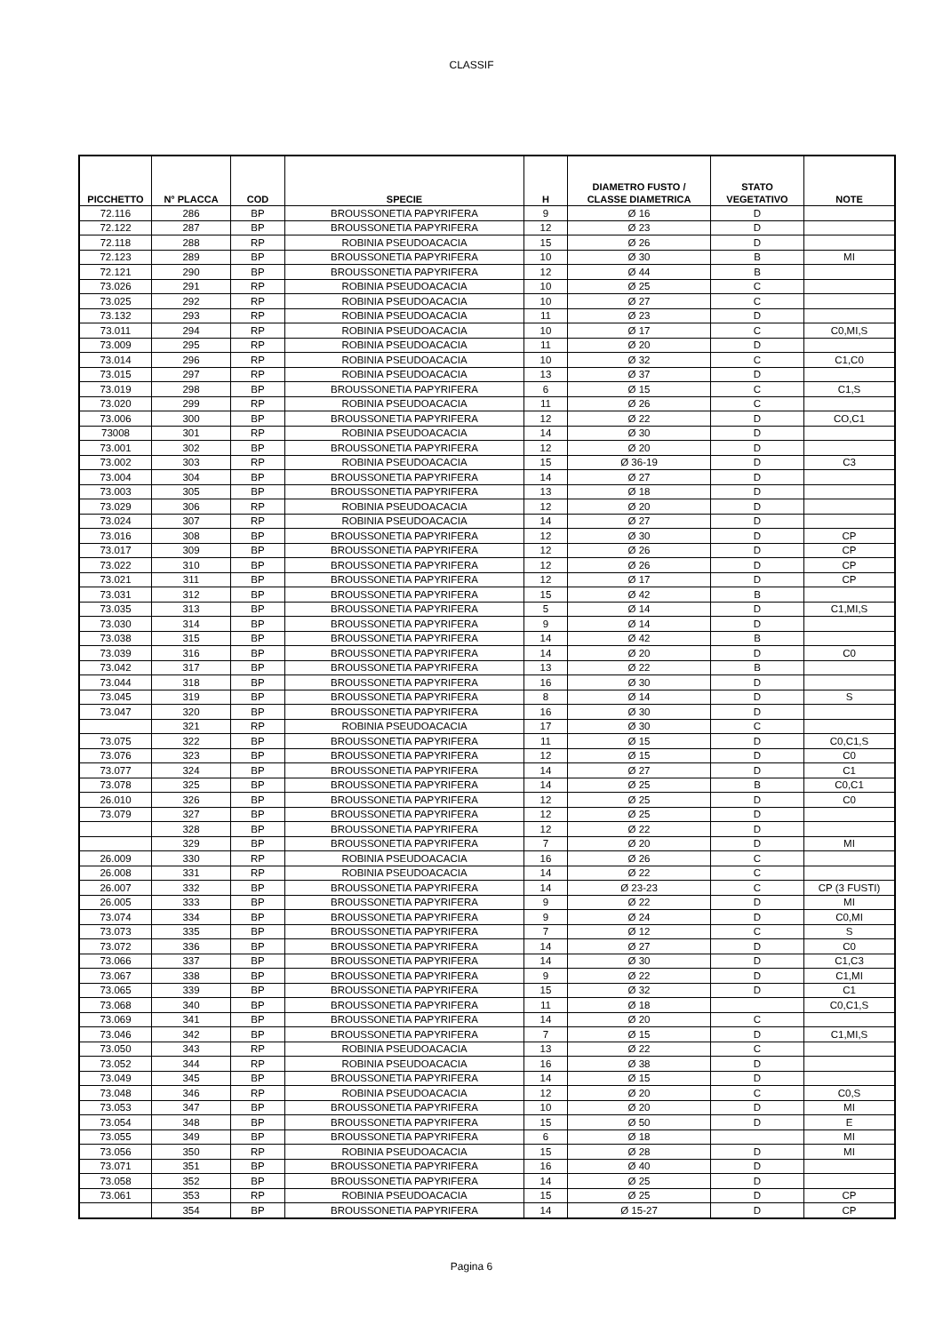CLASSIF
| PICCHETTO | N° PLACCA | COD | SPECIE | H | DIAMETRO FUSTO / CLASSE DIAMETRICA | STATO VEGETATIVO | NOTE |
| --- | --- | --- | --- | --- | --- | --- | --- |
| 72.116 | 286 | BP | BROUSSONETIA PAPYRIFERA | 9 | Ø 16 | D | |
| 72.122 | 287 | BP | BROUSSONETIA PAPYRIFERA | 12 | Ø 23 | D | |
| 72.118 | 288 | RP | ROBINIA PSEUDOACACIA | 15 | Ø 26 | D | |
| 72.123 | 289 | BP | BROUSSONETIA PAPYRIFERA | 10 | Ø 30 | B | MI |
| 72.121 | 290 | BP | BROUSSONETIA PAPYRIFERA | 12 | Ø 44 | B | |
| 73.026 | 291 | RP | ROBINIA PSEUDOACACIA | 10 | Ø 25 | C | |
| 73.025 | 292 | RP | ROBINIA PSEUDOACACIA | 10 | Ø 27 | C | |
| 73.132 | 293 | RP | ROBINIA PSEUDOACACIA | 11 | Ø 23 | D | |
| 73.011 | 294 | RP | ROBINIA PSEUDOACACIA | 10 | Ø 17 | C | C0,MI,S |
| 73.009 | 295 | RP | ROBINIA PSEUDOACACIA | 11 | Ø 20 | D | |
| 73.014 | 296 | RP | ROBINIA PSEUDOACACIA | 10 | Ø 32 | C | C1,C0 |
| 73.015 | 297 | RP | ROBINIA PSEUDOACACIA | 13 | Ø 37 | D | |
| 73.019 | 298 | BP | BROUSSONETIA PAPYRIFERA | 6 | Ø 15 | C | C1,S |
| 73.020 | 299 | RP | ROBINIA PSEUDOACACIA | 11 | Ø 26 | C | |
| 73.006 | 300 | BP | BROUSSONETIA PAPYRIFERA | 12 | Ø 22 | D | CO,C1 |
| 73008 | 301 | RP | ROBINIA PSEUDOACACIA | 14 | Ø 30 | D | |
| 73.001 | 302 | BP | BROUSSONETIA PAPYRIFERA | 12 | Ø 20 | D | |
| 73.002 | 303 | RP | ROBINIA PSEUDOACACIA | 15 | Ø 36-19 | D | C3 |
| 73.004 | 304 | BP | BROUSSONETIA PAPYRIFERA | 14 | Ø 27 | D | |
| 73.003 | 305 | BP | BROUSSONETIA PAPYRIFERA | 13 | Ø 18 | D | |
| 73.029 | 306 | RP | ROBINIA PSEUDOACACIA | 12 | Ø 20 | D | |
| 73.024 | 307 | RP | ROBINIA PSEUDOACACIA | 14 | Ø 27 | D | |
| 73.016 | 308 | BP | BROUSSONETIA PAPYRIFERA | 12 | Ø 30 | D | CP |
| 73.017 | 309 | BP | BROUSSONETIA PAPYRIFERA | 12 | Ø 26 | D | CP |
| 73.022 | 310 | BP | BROUSSONETIA PAPYRIFERA | 12 | Ø 26 | D | CP |
| 73.021 | 311 | BP | BROUSSONETIA PAPYRIFERA | 12 | Ø 17 | D | CP |
| 73.031 | 312 | BP | BROUSSONETIA PAPYRIFERA | 15 | Ø 42 | B | |
| 73.035 | 313 | BP | BROUSSONETIA PAPYRIFERA | 5 | Ø 14 | D | C1,MI,S |
| 73.030 | 314 | BP | BROUSSONETIA PAPYRIFERA | 9 | Ø 14 | D | |
| 73.038 | 315 | BP | BROUSSONETIA PAPYRIFERA | 14 | Ø 42 | B | |
| 73.039 | 316 | BP | BROUSSONETIA PAPYRIFERA | 14 | Ø 20 | D | C0 |
| 73.042 | 317 | BP | BROUSSONETIA PAPYRIFERA | 13 | Ø 22 | B | |
| 73.044 | 318 | BP | BROUSSONETIA PAPYRIFERA | 16 | Ø 30 | D | |
| 73.045 | 319 | BP | BROUSSONETIA PAPYRIFERA | 8 | Ø 14 | D | S |
| 73.047 | 320 | BP | BROUSSONETIA PAPYRIFERA | 16 | Ø 30 | D | |
| | 321 | RP | ROBINIA PSEUDOACACIA | 17 | Ø 30 | C | |
| 73.075 | 322 | BP | BROUSSONETIA PAPYRIFERA | 11 | Ø 15 | D | C0,C1,S |
| 73.076 | 323 | BP | BROUSSONETIA PAPYRIFERA | 12 | Ø 15 | D | C0 |
| 73.077 | 324 | BP | BROUSSONETIA PAPYRIFERA | 14 | Ø 27 | D | C1 |
| 73.078 | 325 | BP | BROUSSONETIA PAPYRIFERA | 14 | Ø 25 | B | C0,C1 |
| 26.010 | 326 | BP | BROUSSONETIA PAPYRIFERA | 12 | Ø 25 | D | C0 |
| 73.079 | 327 | BP | BROUSSONETIA PAPYRIFERA | 12 | Ø 25 | D | |
| | 328 | BP | BROUSSONETIA PAPYRIFERA | 12 | Ø 22 | D | |
| | 329 | BP | BROUSSONETIA PAPYRIFERA | 7 | Ø 20 | D | MI |
| 26.009 | 330 | RP | ROBINIA PSEUDOACACIA | 16 | Ø 26 | C | |
| 26.008 | 331 | RP | ROBINIA PSEUDOACACIA | 14 | Ø 22 | C | |
| 26.007 | 332 | BP | BROUSSONETIA PAPYRIFERA | 14 | Ø 23-23 | C | CP (3 FUSTI) |
| 26.005 | 333 | BP | BROUSSONETIA PAPYRIFERA | 9 | Ø 22 | D | MI |
| 73.074 | 334 | BP | BROUSSONETIA PAPYRIFERA | 9 | Ø 24 | D | C0,MI |
| 73.073 | 335 | BP | BROUSSONETIA PAPYRIFERA | 7 | Ø 12 | C | S |
| 73.072 | 336 | BP | BROUSSONETIA PAPYRIFERA | 14 | Ø 27 | D | C0 |
| 73.066 | 337 | BP | BROUSSONETIA PAPYRIFERA | 14 | Ø 30 | D | C1,C3 |
| 73.067 | 338 | BP | BROUSSONETIA PAPYRIFERA | 9 | Ø 22 | D | C1,MI |
| 73.065 | 339 | BP | BROUSSONETIA PAPYRIFERA | 15 | Ø 32 | D | C1 |
| 73.068 | 340 | BP | BROUSSONETIA PAPYRIFERA | 11 | Ø 18 | | C0,C1,S |
| 73.069 | 341 | BP | BROUSSONETIA PAPYRIFERA | 14 | Ø 20 | C | |
| 73.046 | 342 | BP | BROUSSONETIA PAPYRIFERA | 7 | Ø 15 | D | C1,MI,S |
| 73.050 | 343 | RP | ROBINIA PSEUDOACACIA | 13 | Ø 22 | C | |
| 73.052 | 344 | RP | ROBINIA PSEUDOACACIA | 16 | Ø 38 | D | |
| 73.049 | 345 | BP | BROUSSONETIA PAPYRIFERA | 14 | Ø 15 | D | |
| 73.048 | 346 | RP | ROBINIA PSEUDOACACIA | 12 | Ø 20 | C | C0,S |
| 73.053 | 347 | BP | BROUSSONETIA PAPYRIFERA | 10 | Ø 20 | D | MI |
| 73.054 | 348 | BP | BROUSSONETIA PAPYRIFERA | 15 | Ø 50 | D | E |
| 73.055 | 349 | BP | BROUSSONETIA PAPYRIFERA | 6 | Ø 18 | | MI |
| 73.056 | 350 | RP | ROBINIA PSEUDOACACIA | 15 | Ø 28 | D | MI |
| 73.071 | 351 | BP | BROUSSONETIA PAPYRIFERA | 16 | Ø 40 | D | |
| 73.058 | 352 | BP | BROUSSONETIA PAPYRIFERA | 14 | Ø 25 | D | |
| 73.061 | 353 | RP | ROBINIA PSEUDOACACIA | 15 | Ø 25 | D | CP |
| | 354 | BP | BROUSSONETIA PAPYRIFERA | 14 | Ø 15-27 | D | CP |
Pagina 6